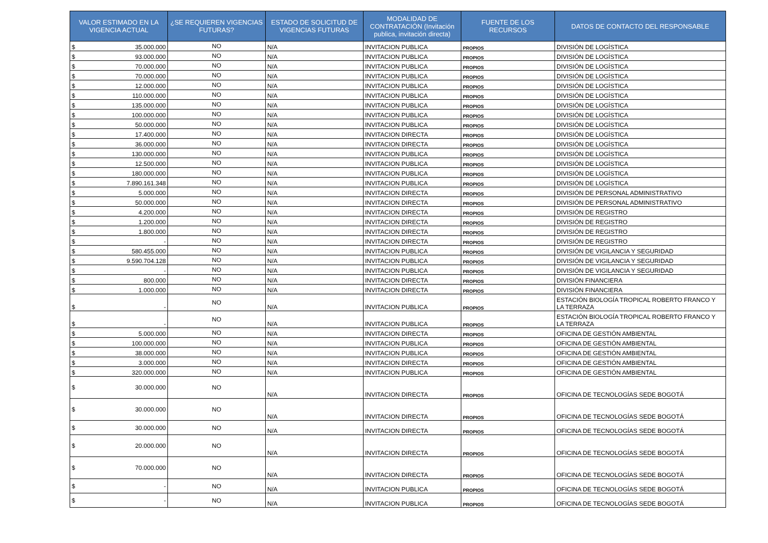| VALOR ESTIMADO EN LA VIGENCIA ACTUAL | ¿SE REQUIEREN VIGENCIAS FUTURAS? | ESTADO DE SOLICITUD DE VIGENCIAS FUTURAS | MODALIDAD DE CONTRATACIÓN (Invitación publica, invitación directa) | FUENTE DE LOS RECURSOS | DATOS DE CONTACTO DEL RESPONSABLE |
| --- | --- | --- | --- | --- | --- |
| $ 35.000.000 | NO | N/A | INVITACION PUBLICA | PROPIOS | DIVISIÓN DE LOGÍSTICA |
| $ 93.000.000 | NO | N/A | INVITACION PUBLICA | PROPIOS | DIVISIÓN DE LOGÍSTICA |
| $ 70.000.000 | NO | N/A | INVITACION PUBLICA | PROPIOS | DIVISIÓN DE LOGÍSTICA |
| $ 70.000.000 | NO | N/A | INVITACION PUBLICA | PROPIOS | DIVISIÓN DE LOGÍSTICA |
| $ 12.000.000 | NO | N/A | INVITACION PUBLICA | PROPIOS | DIVISIÓN DE LOGÍSTICA |
| $ 110.000.000 | NO | N/A | INVITACION PUBLICA | PROPIOS | DIVISIÓN DE LOGÍSTICA |
| $ 135.000.000 | NO | N/A | INVITACION PUBLICA | PROPIOS | DIVISIÓN DE LOGÍSTICA |
| $ 100.000.000 | NO | N/A | INVITACION PUBLICA | PROPIOS | DIVISIÓN DE LOGÍSTICA |
| $ 50.000.000 | NO | N/A | INVITACION PUBLICA | PROPIOS | DIVISIÓN DE LOGÍSTICA |
| $ 17.400.000 | NO | N/A | INVITACION DIRECTA | PROPIOS | DIVISIÓN DE LOGÍSTICA |
| $ 36.000.000 | NO | N/A | INVITACION DIRECTA | PROPIOS | DIVISIÓN DE LOGÍSTICA |
| $ 130.000.000 | NO | N/A | INVITACION PUBLICA | PROPIOS | DIVISIÓN DE LOGÍSTICA |
| $ 12.500.000 | NO | N/A | INVITACION PUBLICA | PROPIOS | DIVISIÓN DE LOGÍSTICA |
| $ 180.000.000 | NO | N/A | INVITACION PUBLICA | PROPIOS | DIVISIÓN DE LOGÍSTICA |
| $ 7.890.161.348 | NO | N/A | INVITACION PUBLICA | PROPIOS | DIVISIÓN DE LOGÍSTICA |
| $ 5.000.000 | NO | N/A | INVITACION DIRECTA | PROPIOS | DIVISIÓN DE PERSONAL ADMINISTRATIVO |
| $ 50.000.000 | NO | N/A | INVITACION DIRECTA | PROPIOS | DIVISIÓN DE PERSONAL ADMINISTRATIVO |
| $ 4.200.000 | NO | N/A | INVITACION DIRECTA | PROPIOS | DIVISIÓN DE REGISTRO |
| $ 1.200.000 | NO | N/A | INVITACION DIRECTA | PROPIOS | DIVISIÓN DE REGISTRO |
| $ 1.800.000 | NO | N/A | INVITACION DIRECTA | PROPIOS | DIVISIÓN DE REGISTRO |
| $ - | NO | N/A | INVITACION DIRECTA | PROPIOS | DIVISIÓN DE REGISTRO |
| $ 580.455.000 | NO | N/A | INVITACION PUBLICA | PROPIOS | DIVISIÓN DE VIGILANCIA Y SEGURIDAD |
| $ 9.590.704.128 | NO | N/A | INVITACION PUBLICA | PROPIOS | DIVISIÓN DE VIGILANCIA Y SEGURIDAD |
| $ - | NO | N/A | INVITACION PUBLICA | PROPIOS | DIVISIÓN DE VIGILANCIA Y SEGURIDAD |
| $ 800.000 | NO | N/A | INVITACION DIRECTA | PROPIOS | DIVISIÓN FINANCIERA |
| $ 1.000.000 | NO | N/A | INVITACION DIRECTA | PROPIOS | DIVISIÓN FINANCIERA |
| $ - | NO | N/A | INVITACION PUBLICA | PROPIOS | ESTACIÓN BIOLOGÍA TROPICAL ROBERTO FRANCO Y LA TERRAZA |
| $ - | NO | N/A | INVITACION PUBLICA | PROPIOS | ESTACIÓN BIOLOGÍA TROPICAL ROBERTO FRANCO Y LA TERRAZA |
| $ 5.000.000 | NO | N/A | INVITACION DIRECTA | PROPIOS | OFICINA DE GESTIÓN AMBIENTAL |
| $ 100.000.000 | NO | N/A | INVITACION PUBLICA | PROPIOS | OFICINA DE GESTIÓN AMBIENTAL |
| $ 38.000.000 | NO | N/A | INVITACION PUBLICA | PROPIOS | OFICINA DE GESTIÓN AMBIENTAL |
| $ 3.000.000 | NO | N/A | INVITACION DIRECTA | PROPIOS | OFICINA DE GESTIÓN AMBIENTAL |
| $ 320.000.000 | NO | N/A | INVITACION PUBLICA | PROPIOS | OFICINA DE GESTIÓN AMBIENTAL |
| $ 30.000.000 | NO | N/A | INVITACION DIRECTA | PROPIOS | OFICINA DE TECNOLOGÍAS SEDE BOGOTÁ |
| $ 30.000.000 | NO | N/A | INVITACION DIRECTA | PROPIOS | OFICINA DE TECNOLOGÍAS SEDE BOGOTÁ |
| $ 30.000.000 | NO | N/A | INVITACION DIRECTA | PROPIOS | OFICINA DE TECNOLOGÍAS SEDE BOGOTÁ |
| $ 20.000.000 | NO | N/A | INVITACION DIRECTA | PROPIOS | OFICINA DE TECNOLOGÍAS SEDE BOGOTÁ |
| $ 70.000.000 | NO | N/A | INVITACION DIRECTA | PROPIOS | OFICINA DE TECNOLOGÍAS SEDE BOGOTÁ |
| $ - | NO | N/A | INVITACION PUBLICA | PROPIOS | OFICINA DE TECNOLOGÍAS SEDE BOGOTÁ |
| $ - | NO | N/A | INVITACION PUBLICA | PROPIOS | OFICINA DE TECNOLOGÍAS SEDE BOGOTÁ |